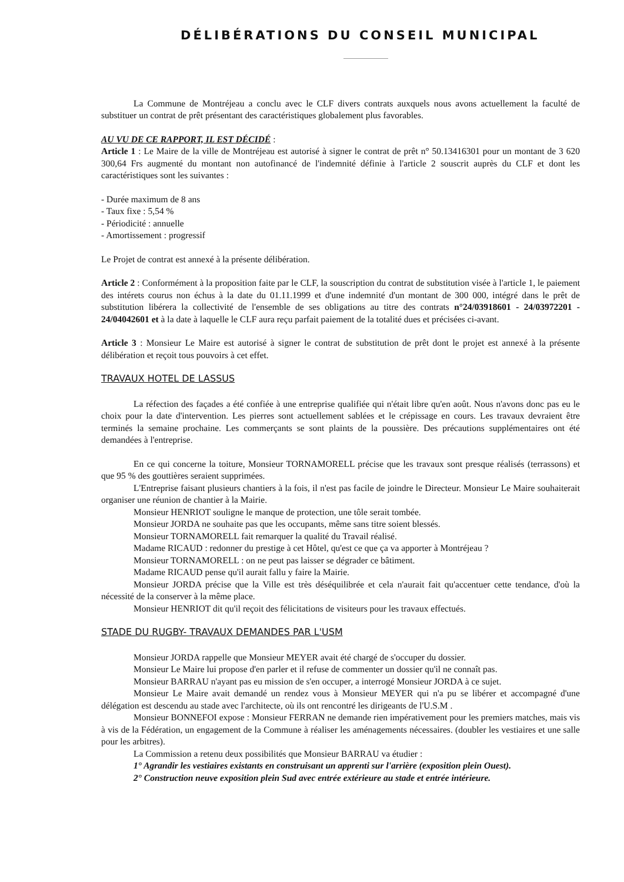DÉLIBÉRATIONS DU CONSEIL MUNICIPAL
La Commune de Montréjeau a conclu avec le CLF divers contrats auxquels nous avons actuellement la faculté de substituer un contrat de prêt présentant des caractéristiques globalement plus favorables.
AU VU DE CE RAPPORT, IL EST DÉCIDÉ :
Article 1 : Le Maire de la ville de Montréjeau est autorisé à signer le contrat de prêt n° 50.13416301 pour un montant de 3 620 300,64 Frs augmenté du montant non autofinancé de l'indemnité définie à l'article 2 souscrit auprès du CLF et dont les caractéristiques sont les suivantes :
- Durée maximum de 8 ans
- Taux fixe : 5,54 %
- Périodicité : annuelle
- Amortissement : progressif
Le Projet de contrat est annexé à la présente délibération.
Article 2 : Conformément à la proposition faite par le CLF, la souscription du contrat de substitution visée à l'article 1, le paiement des intérets courus non échus à la date du 01.11.1999 et d'une indemnité d'un montant de 300 000, intégré dans le prêt de substitution libérera la collectivité de l'ensemble de ses obligations au titre des contrats n°24/03918601 - 24/03972201 - 24/04042601 et à la date à laquelle le CLF aura reçu parfait paiement de la totalité dues et précisées ci-avant.
Article 3 : Monsieur Le Maire est autorisé à signer le contrat de substitution de prêt dont le projet est annexé à la présente délibération et reçoit tous pouvoirs à cet effet.
TRAVAUX HOTEL DE LASSUS
La réfection des façades a été confiée à une entreprise qualifiée qui n'était libre qu'en août. Nous n'avons donc pas eu le choix pour la date d'intervention. Les pierres sont actuellement sablées et le crépissage en cours. Les travaux devraient être terminés la semaine prochaine. Les commerçants se sont plaints de la poussière. Des précautions supplémentaires ont été demandées à l'entreprise.
En ce qui concerne la toiture, Monsieur TORNAMORELL précise que les travaux sont presque réalisés (terrassons) et que 95 % des gouttières seraient supprimées.
L'Entreprise faisant plusieurs chantiers à la fois, il n'est pas facile de joindre le Directeur. Monsieur Le Maire souhaiterait organiser une réunion de chantier à la Mairie.
Monsieur HENRIOT souligne le manque de protection, une tôle serait tombée.
Monsieur JORDA ne souhaite pas que les occupants, même sans titre soient blessés.
Monsieur TORNAMORELL fait remarquer la qualité du Travail réalisé.
Madame RICAUD : redonner du prestige à cet Hôtel, qu'est ce que ça va apporter à Montréjeau ?
Monsieur TORNAMORELL : on ne peut pas laisser se dégrader ce bâtiment.
Madame RICAUD pense qu'il aurait fallu y faire la Mairie.
Monsieur JORDA précise que la Ville est très déséquilibrée et cela n'aurait fait qu'accentuer cette tendance, d'où la nécessité de la conserver à la même place.
Monsieur HENRIOT dit qu'il reçoit des félicitations de visiteurs pour les travaux effectués.
STADE DU RUGBY- TRAVAUX DEMANDES PAR L'USM
Monsieur JORDA rappelle que Monsieur MEYER avait été chargé de s'occuper du dossier.
Monsieur Le Maire lui propose d'en parler et il refuse de commenter un dossier qu'il ne connaît pas.
Monsieur BARRAU n'ayant pas eu mission de s'en occuper, a interrogé Monsieur JORDA à ce sujet.
Monsieur Le Maire avait demandé un rendez vous à Monsieur MEYER qui n'a pu se libérer et accompagné d'une délégation est descendu au stade avec l'architecte, où ils ont rencontré les dirigeants de l'U.S.M .
Monsieur BONNEFOI expose : Monsieur FERRAN ne demande rien impérativement pour les premiers matches, mais vis à vis de la Fédération, un engagement de la Commune à réaliser les aménagements nécessaires. (doubler les vestiaires et une salle pour les arbitres).
La Commission a retenu deux possibilités que Monsieur BARRAU va étudier :
1° Agrandir les vestiaires existants en construisant un apprenti sur l'arrière (exposition plein Ouest).
2° Construction neuve exposition plein Sud avec entrée extérieure au stade et entrée intérieure.